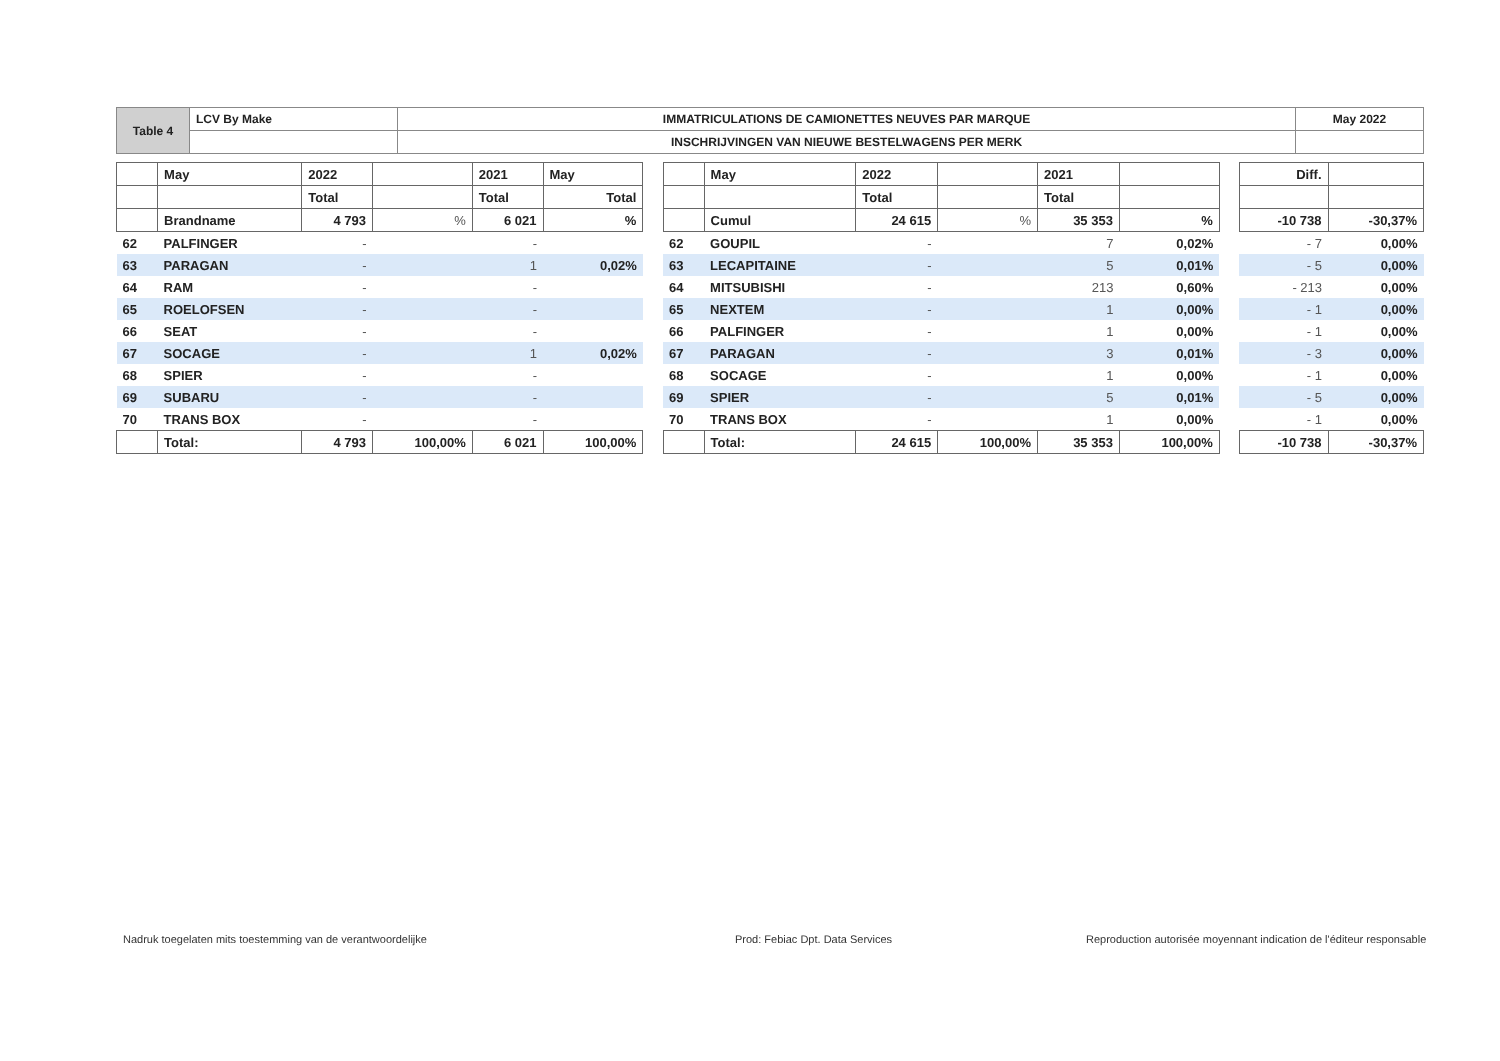| Table 4 | LCV By Make | IMMATRICULATIONS DE CAMIONETTES NEUVES PAR MARQUE | May 2022 |
| | | INSCHRIJVINGEN VAN NIEUWE BESTELWAGENS PER MERK | |
| | May | 2022 | | 2021 | May | | | May | 2022 | | 2021 | | | Diff. | |
| | | Total | | Total | Total | | | | Total | | Total | | | | |
| | Brandname | 4 793 | % | 6 021 | % | | | Cumul | 24 615 | % | 35 353 | % | | -10 738 | -30,37% |
| 62 | PALFINGER | - | | - | | | 62 | GOUPIL | - | | 7 | 0,02% | | - 7 | 0,00% |
| 63 | PARAGAN | - | | 1 | 0,02% | | 63 | LECAPITAINE | - | | 5 | 0,01% | | - 5 | 0,00% |
| 64 | RAM | - | | - | | | 64 | MITSUBISHI | - | | 213 | 0,60% | | - 213 | 0,00% |
| 65 | ROELOFSEN | - | | - | | | 65 | NEXTEM | - | | 1 | 0,00% | | - 1 | 0,00% |
| 66 | SEAT | - | | - | | | 66 | PALFINGER | - | | 1 | 0,00% | | - 1 | 0,00% |
| 67 | SOCAGE | - | | 1 | 0,02% | | 67 | PARAGAN | - | | 3 | 0,01% | | - 3 | 0,00% |
| 68 | SPIER | - | | - | | | 68 | SOCAGE | - | | 1 | 0,00% | | - 1 | 0,00% |
| 69 | SUBARU | - | | - | | | 69 | SPIER | - | | 5 | 0,01% | | - 5 | 0,00% |
| 70 | TRANS BOX | - | | - | | | 70 | TRANS BOX | - | | 1 | 0,00% | | - 1 | 0,00% |
| | Total: | 4 793 | 100,00% | 6 021 | 100,00% | | | Total: | 24 615 | 100,00% | 35 353 | 100,00% | | -10 738 | -30,37% |
Nadruk toegelaten mits toestemming van de verantwoordelijke
Prod: Febiac Dpt. Data Services
Reproduction autorisée moyennant indication de l'éditeur responsable